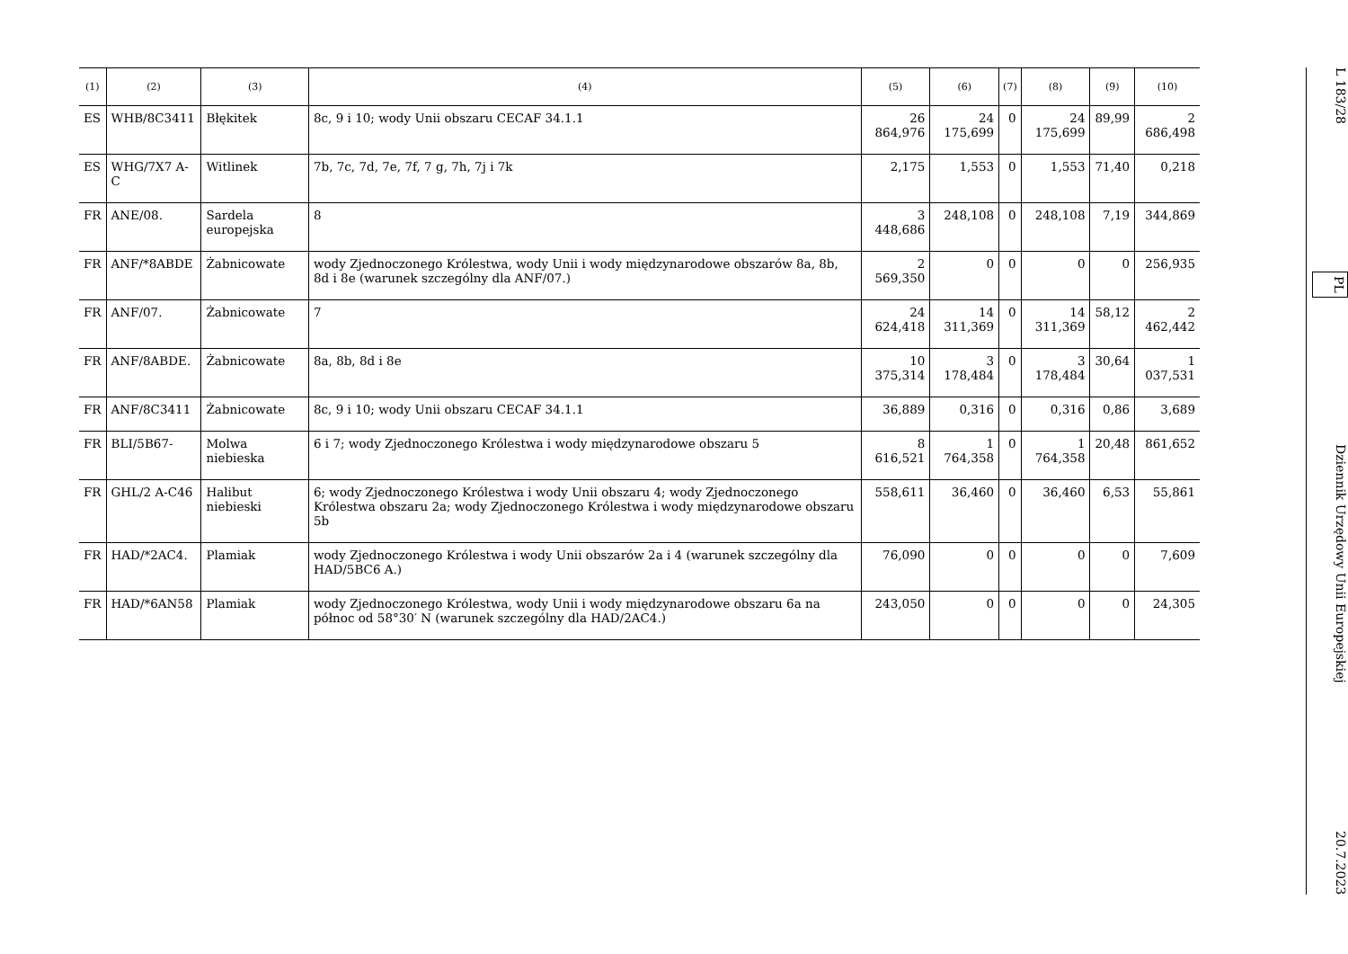| (1) | (2) | (3) | (4) | (5) | (6) | (7) | (8) | (9) | (10) |
| --- | --- | --- | --- | --- | --- | --- | --- | --- | --- |
| ES | WHB/8C3411 | Błękitek | 8c, 9 i 10; wody Unii obszaru CECAF 34.1.1 | 26 864,976 | 24 175,699 | 0 | 24 175,699 | 89,99 | 2 686,498 |
| ES | WHG/7X7 A-C | Witlinek | 7b, 7c, 7d, 7e, 7f, 7 g, 7h, 7j i 7k | 2,175 | 1,553 | 0 | 1,553 | 71,40 | 0,218 |
| FR | ANE/08. | Sardela europejska | 8 | 3 448,686 | 248,108 | 0 | 248,108 | 7,19 | 344,869 |
| FR | ANF/*8ABDE | Żabnicowate | wody Zjednoczonego Królestwa, wody Unii i wody międzynarodowe obszarów 8a, 8b, 8d i 8e (warunek szczególny dla ANF/07.) | 2 569,350 | 0 | 0 | 0 | 0 | 256,935 |
| FR | ANF/07. | Żabnicowate | 7 | 24 624,418 | 14 311,369 | 0 | 14 311,369 | 58,12 | 2 462,442 |
| FR | ANF/8ABDE. | Żabnicowate | 8a, 8b, 8d i 8e | 10 375,314 | 3 178,484 | 0 | 3 178,484 | 30,64 | 1 037,531 |
| FR | ANF/8C3411 | Żabnicowate | 8c, 9 i 10; wody Unii obszaru CECAF 34.1.1 | 36,889 | 0,316 | 0 | 0,316 | 0,86 | 3,689 |
| FR | BLI/5B67- | Molwa niebieska | 6 i 7; wody Zjednoczonego Królestwa i wody międzynarodowe obszaru 5 | 8 616,521 | 1 764,358 | 0 | 1 764,358 | 20,48 | 861,652 |
| FR | GHL/2 A-C46 | Halibut niebieski | 6; wody Zjednoczonego Królestwa i wody Unii obszaru 4; wody Zjednoczonego Królestwa obszaru 2a; wody Zjednoczonego Królestwa i wody międzynarodowe obszaru 5b | 558,611 | 36,460 | 0 | 36,460 | 6,53 | 55,861 |
| FR | HAD/*2AC4. | Plamiak | wody Zjednoczonego Królestwa i wody Unii obszarów 2a i 4 (warunek szczególny dla HAD/5BC6 A.) | 76,090 | 0 | 0 | 0 | 0 | 7,609 |
| FR | HAD/*6AN58 | Plamiak | wody Zjednoczonego Królestwa, wody Unii i wody międzynarodowe obszaru 6a na północ od 58°30′ N (warunek szczególny dla HAD/2AC4.) | 243,050 | 0 | 0 | 0 | 0 | 24,305 |
L 183/28 PL Dziennik Urzędowy Unii Europejskiej 20.7.2023